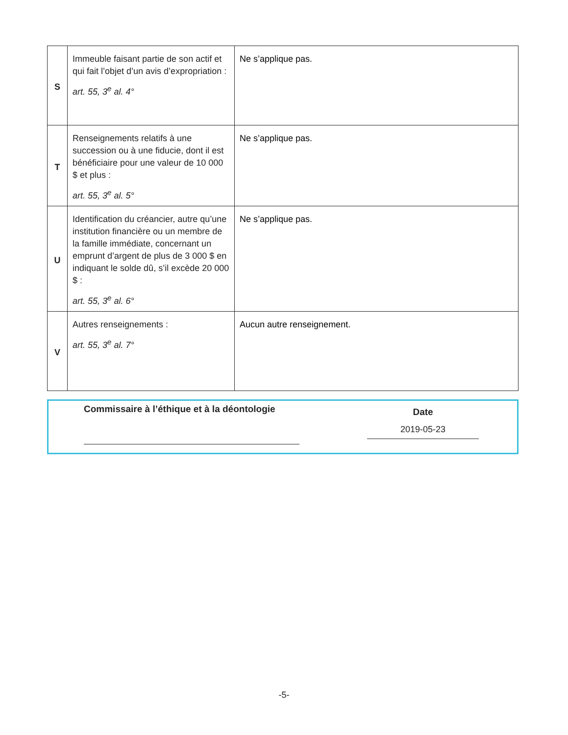| S | Immeuble faisant partie de son actif et qui fait l’objet d’un avis d’expropriation : art. 55, 3<sup>e</sup> al. 4° | Ne s’applique pas. |
| T | Renseignements relatifs à une succession ou à une fiducie, dont il est bénéficiaire pour une valeur de 10 000 $ et plus : art. 55, 3<sup>e</sup> al. 5° | Ne s’applique pas. |
| U | Identification du créancier, autre qu’une institution financière ou un membre de la famille immédiate, concernant un emprunt d’argent de plus de 3 000 $ en indiquant le solde dû, s’il excède 20 000 $ : art. 55, 3<sup>e</sup> al. 6° | Ne s’applique pas. |
| V | Autres renseignements : art. 55, 3<sup>e</sup> al. 7° | Aucun autre renseignement. |
Commissaire à l’éthique et à la déontologie
Date
2019-05-23
-5-